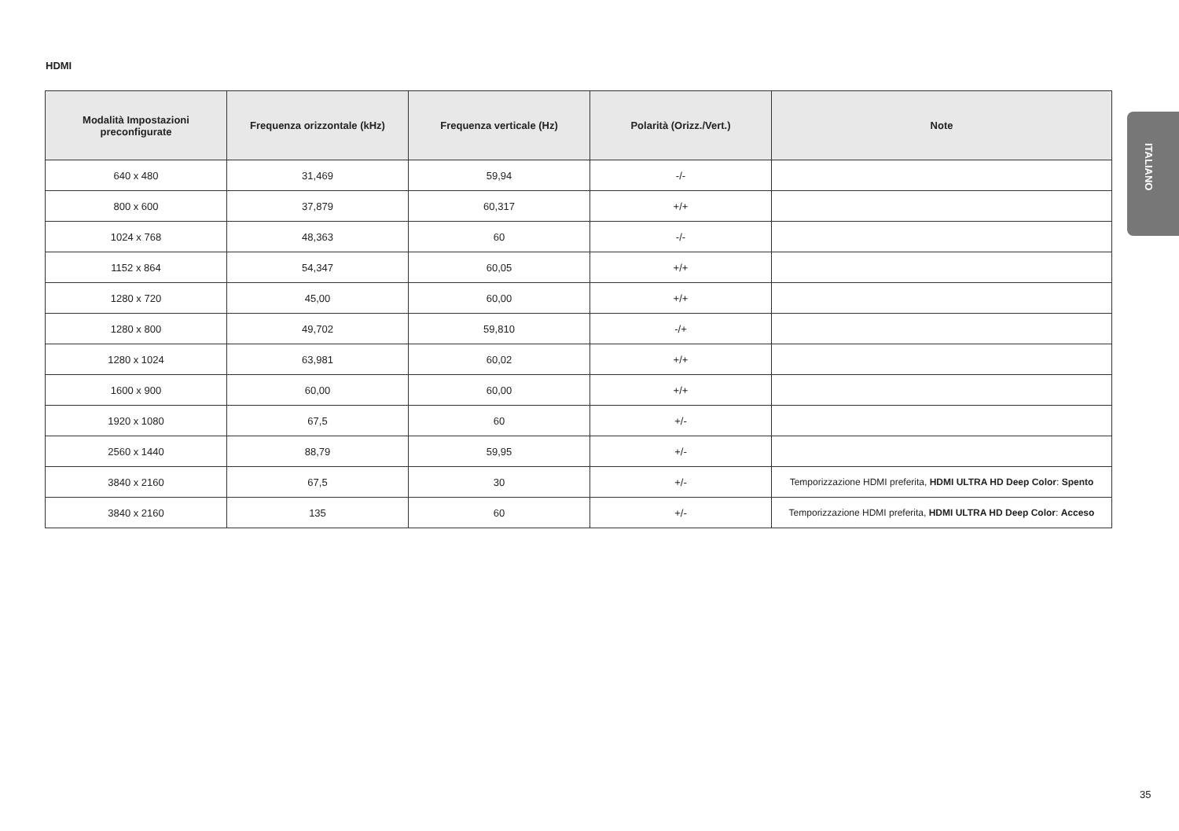HDMI
ITALIANO
| Modalità Impostazioni preconfigurate | Frequenza orizzontale (kHz) | Frequenza verticale (Hz) | Polarità (Orizz./Vert.) | Note |
| --- | --- | --- | --- | --- |
| 640 x 480 | 31,469 | 59,94 | -/- | |
| 800 x 600 | 37,879 | 60,317 | +/+ | |
| 1024 x 768 | 48,363 | 60 | -/- | |
| 1152 x 864 | 54,347 | 60,05 | +/+ | |
| 1280 x 720 | 45,00 | 60,00 | +/+ | |
| 1280 x 800 | 49,702 | 59,810 | -/+ | |
| 1280 x 1024 | 63,981 | 60,02 | +/+ | |
| 1600 x 900 | 60,00 | 60,00 | +/+ | |
| 1920 x 1080 | 67,5 | 60 | +/- | |
| 2560 x 1440 | 88,79 | 59,95 | +/- | |
| 3840 x 2160 | 67,5 | 30 | +/- | Temporizzazione HDMI preferita, HDMI ULTRA HD Deep Color : Spento |
| 3840 x 2160 | 135 | 60 | +/- | Temporizzazione HDMI preferita, HDMI ULTRA HD Deep Color : Acceso |
35